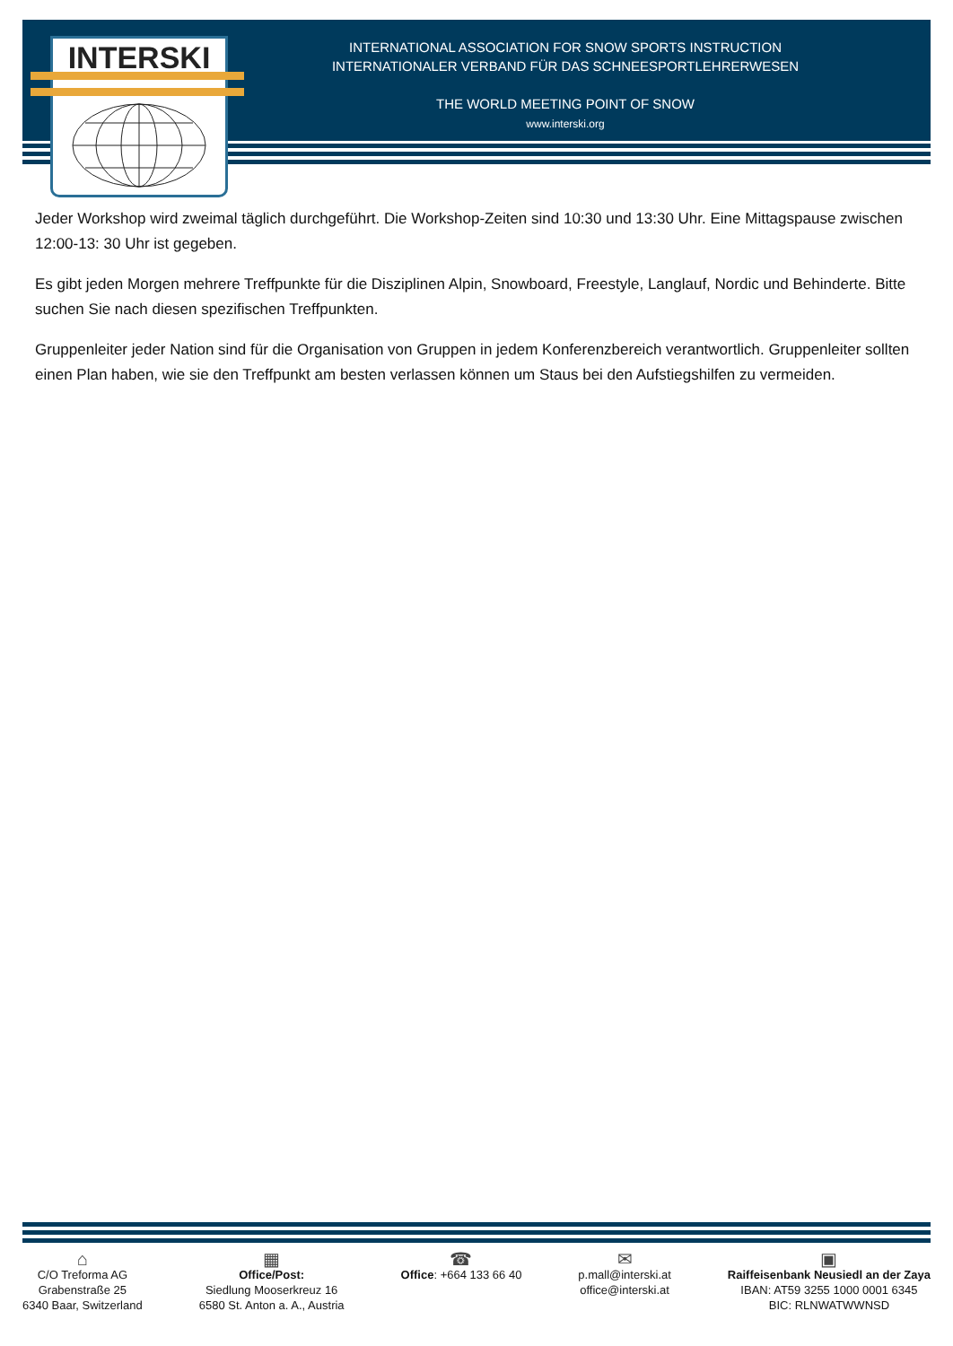INTERSKI
INTERNATIONAL ASSOCIATION FOR SNOW SPORTS INSTRUCTION
INTERNATIONALER VERBAND FÜR DAS SCHNEESPORTLEHRERWESEN
THE WORLD MEETING POINT OF SNOW
www.interski.org
Jeder Workshop wird zweimal täglich durchgeführt. Die Workshop-Zeiten sind 10:30 und 13:30 Uhr. Eine Mittagspause zwischen 12:00-13: 30 Uhr ist gegeben.
Es gibt jeden Morgen mehrere Treffpunkte für die Disziplinen Alpin, Snowboard, Freestyle, Langlauf, Nordic und Behinderte. Bitte suchen Sie nach diesen spezifischen Treffpunkten.
Gruppenleiter jeder Nation sind für die Organisation von Gruppen in jedem Konferenzbereich verantwortlich. Gruppenleiter sollten einen Plan haben, wie sie den Treffpunkt am besten verlassen können um Staus bei den Aufstiegshilfen zu vermeiden.
⌂
C/O Treforma AG
Grabenstraße 25
6340 Baar, Switzerland
▦
Office/Post:
Siedlung Mooserkreuz 16
6580 St. Anton a. A., Austria
☎
Office: +664 133 66 40
✉
p.mall@interski.at
office@interski.at
▣
Raiffeisenbank Neusiedl an der Zaya
IBAN: AT59 3255 1000 0001 6345
BIC: RLNWATWWNSD